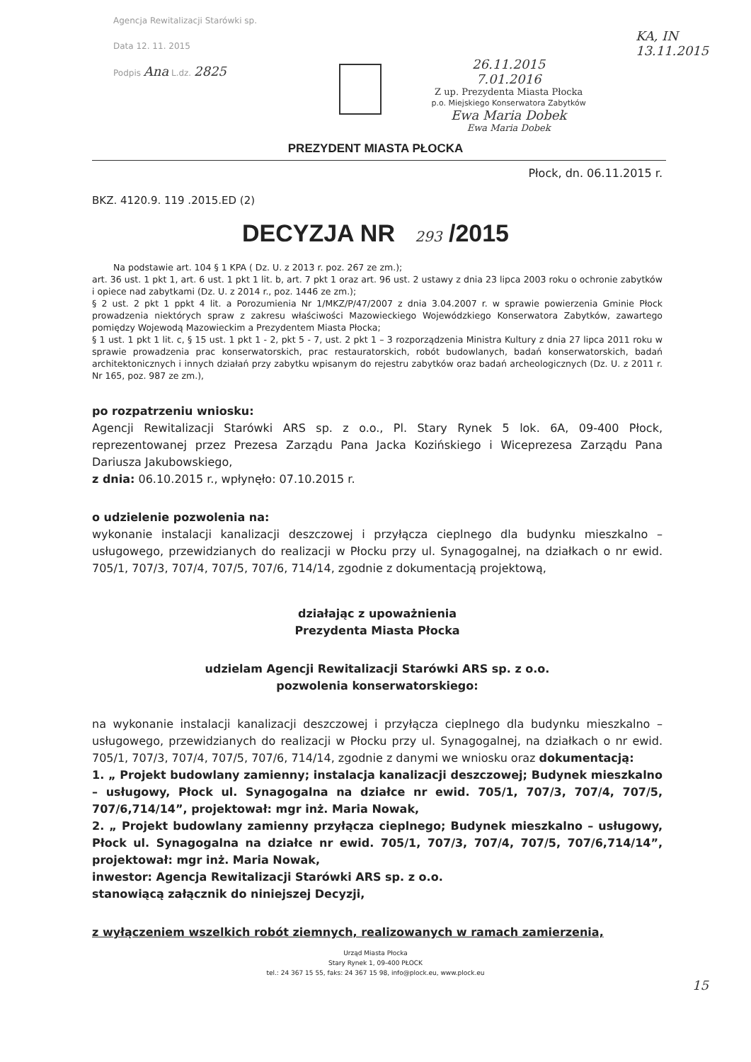Agencja Rewitalizacji Starówki sp.
Data 12. 11. 2015
Podpis Ana L.dz. 2825
26.11.2015
7.01.2016
Z up. Prezydenta Miasta Płocka
p.o. Miejskiego Konserwatora Zabytków
Ewa Maria Dobek
Ewa Maria Dobek
KA, IN
13.11.2015
PREZYDENT MIASTA PŁOCKA
Płock, dn. 06.11.2015 r.
BKZ. 4120.9. 119 .2015.ED (2)
DECYZJA NR 293 /2015
Na podstawie art. 104 § 1 KPA ( Dz. U. z 2013 r. poz. 267 ze zm.);
art. 36 ust. 1 pkt 1, art. 6 ust. 1 pkt 1 lit. b, art. 7 pkt 1 oraz art. 96 ust. 2 ustawy z dnia 23 lipca 2003 roku o ochronie zabytków i opiece nad zabytkami (Dz. U. z 2014 r., poz. 1446 ze zm.);
§ 2 ust. 2 pkt 1 ppkt 4 lit. a Porozumienia Nr 1/MKZ/P/47/2007 z dnia 3.04.2007 r. w sprawie powierzenia Gminie Płock prowadzenia niektórych spraw z zakresu właściwości Mazowieckiego Wojewódzkiego Konserwatora Zabytków, zawartego pomiędzy Wojewodą Mazowieckim a Prezydentem Miasta Płocka;
§ 1 ust. 1 pkt 1 lit. c, § 15 ust. 1 pkt 1 - 2, pkt 5 - 7, ust. 2 pkt 1 – 3 rozporządzenia Ministra Kultury z dnia 27 lipca 2011 roku w sprawie prowadzenia prac konserwatorskich, prac restauratorskich, robót budowlanych, badań konserwatorskich, badań architektonicznych i innych działań przy zabytku wpisanym do rejestru zabytków oraz badań archeologicznych (Dz. U. z 2011 r. Nr 165, poz. 987 ze zm.),
po rozpatrzeniu wniosku:
Agencji Rewitalizacji Starówki ARS sp. z o.o., Pl. Stary Rynek 5 lok. 6A, 09-400 Płock, reprezentowanej przez Prezesa Zarządu Pana Jacka Kozińskiego i Wiceprezesa Zarządu Pana Dariusza Jakubowskiego,
z dnia: 06.10.2015 r., wpłynęło: 07.10.2015 r.
o udzielenie pozwolenia na:
wykonanie instalacji kanalizacji deszczowej i przyłącza cieplnego dla budynku mieszkalno – usługowego, przewidzianych do realizacji w Płocku przy ul. Synagogalnej, na działkach o nr ewid. 705/1, 707/3, 707/4, 707/5, 707/6, 714/14, zgodnie z dokumentacją projektową,
działając z upoważnienia
Prezydenta Miasta Płocka
udzielam Agencji Rewitalizacji Starówki ARS sp. z o.o.
pozwolenia konserwatorskiego:
na wykonanie instalacji kanalizacji deszczowej i przyłącza cieplnego dla budynku mieszkalno – usługowego, przewidzianych do realizacji w Płocku przy ul. Synagogalnej, na działkach o nr ewid. 705/1, 707/3, 707/4, 707/5, 707/6, 714/14, zgodnie z danymi we wniosku oraz dokumentacją:
1. „ Projekt budowlany zamienny; instalacja kanalizacji deszczowej; Budynek mieszkalno – usługowy, Płock ul. Synagogalna na działce nr ewid. 705/1, 707/3, 707/4, 707/5, 707/6,714/14”, projektował: mgr inż. Maria Nowak,
2. „ Projekt budowlany zamienny przyłącza cieplnego; Budynek mieszkalno – usługowy, Płock ul. Synagogalna na działce nr ewid. 705/1, 707/3, 707/4, 707/5, 707/6,714/14”, projektował: mgr inż. Maria Nowak,
inwestor: Agencja Rewitalizacji Starówki ARS sp. z o.o.
stanowiącą załącznik do niniejszej Decyzji,
z wyłączeniem wszelkich robót ziemnych, realizowanych w ramach zamierzenia,
Urząd Miasta Płocka
Stary Rynek 1, 09-400 PŁOCK
tel.: 24 367 15 55, faks: 24 367 15 98, info@plock.eu, www.plock.eu
15